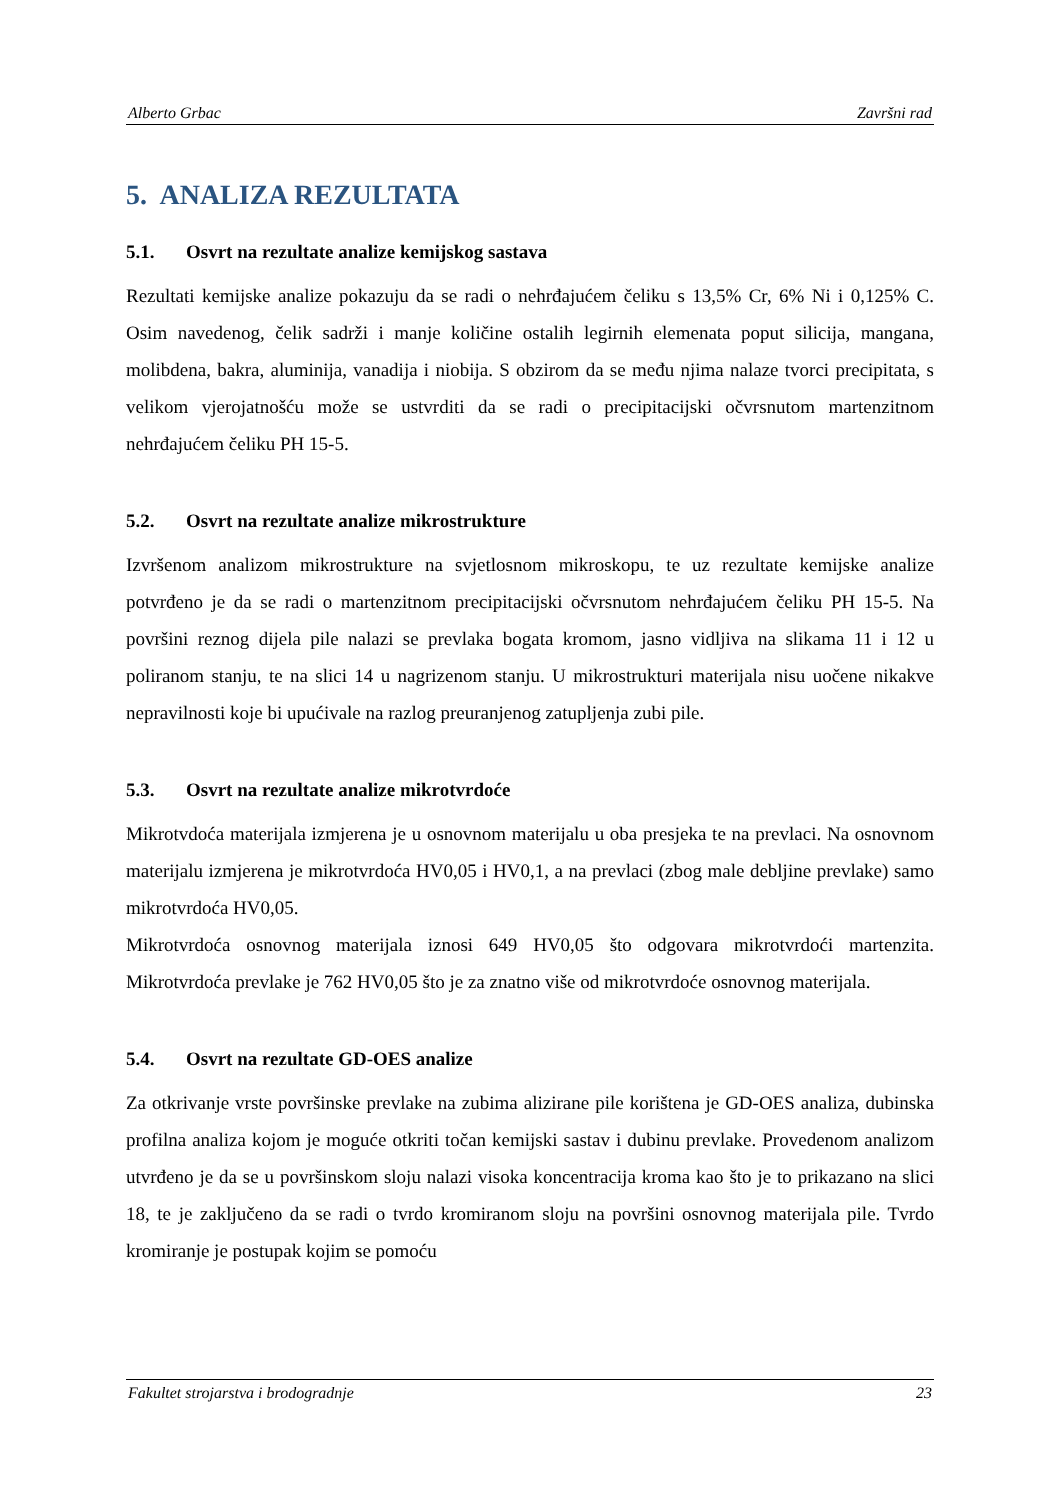Alberto Grbac Završni rad
5. ANALIZA REZULTATA
5.1. Osvrt na rezultate analize kemijskog sastava
Rezultati kemijske analize pokazuju da se radi o nehrđajućem čeliku s 13,5% Cr, 6% Ni i 0,125% C. Osim navedenog, čelik sadrži i manje količine ostalih legirnih elemenata poput silicija, mangana, molibdena, bakra, aluminija, vanadija i niobija. S obzirom da se među njima nalaze tvorci precipitata, s velikom vjerojatnošću može se ustvrditi da se radi o precipitacijski očvrsnutom martenzitnom nehrđajućem čeliku PH 15-5.
5.2. Osvrt na rezultate analize mikrostrukture
Izvršenom analizom mikrostrukture na svjetlosnom mikroskopu, te uz rezultate kemijske analize potvrđeno je da se radi o martenzitnom precipitacijski očvrsnutom nehrđajućem čeliku PH 15-5. Na površini reznog dijela pile nalazi se prevlaka bogata kromom, jasno vidljiva na slikama 11 i 12 u poliranom stanju, te na slici 14 u nagrizenom stanju. U mikrostrukturi materijala nisu uočene nikakve nepravilnosti koje bi upućivale na razlog preuranjenog zatupljenja zubi pile.
5.3. Osvrt na rezultate analize mikrotvrdoće
Mikrotvdoća materijala izmjerena je u osnovnom materijalu u oba presjeka te na prevlaci. Na osnovnom materijalu izmjerena je mikrotvrdoća HV0,05 i HV0,1, a na prevlaci (zbog male debljine prevlake) samo mikrotvrdoća HV0,05.
Mikrotvrdoća osnovnog materijala iznosi 649 HV0,05 što odgovara mikrotvrdoći martenzita. Mikrotvrdoća prevlake je 762 HV0,05 što je za znatno više od mikrotvrdoće osnovnog materijala.
5.4. Osvrt na rezultate GD-OES analize
Za otkrivanje vrste površinske prevlake na zubima alizirane pile korištena je GD-OES analiza, dubinska profilna analiza kojom je moguće otkriti točan kemijski sastav i dubinu prevlake. Provedenom analizom utvrđeno je da se u površinskom sloju nalazi visoka koncentracija kroma kao što je to prikazano na slici 18, te je zaključeno da se radi o tvrdo kromiranom sloju na površini osnovnog materijala pile. Tvrdo kromiranje je postupak kojim se pomoću
Fakultet strojarstva i brodogradnje 23